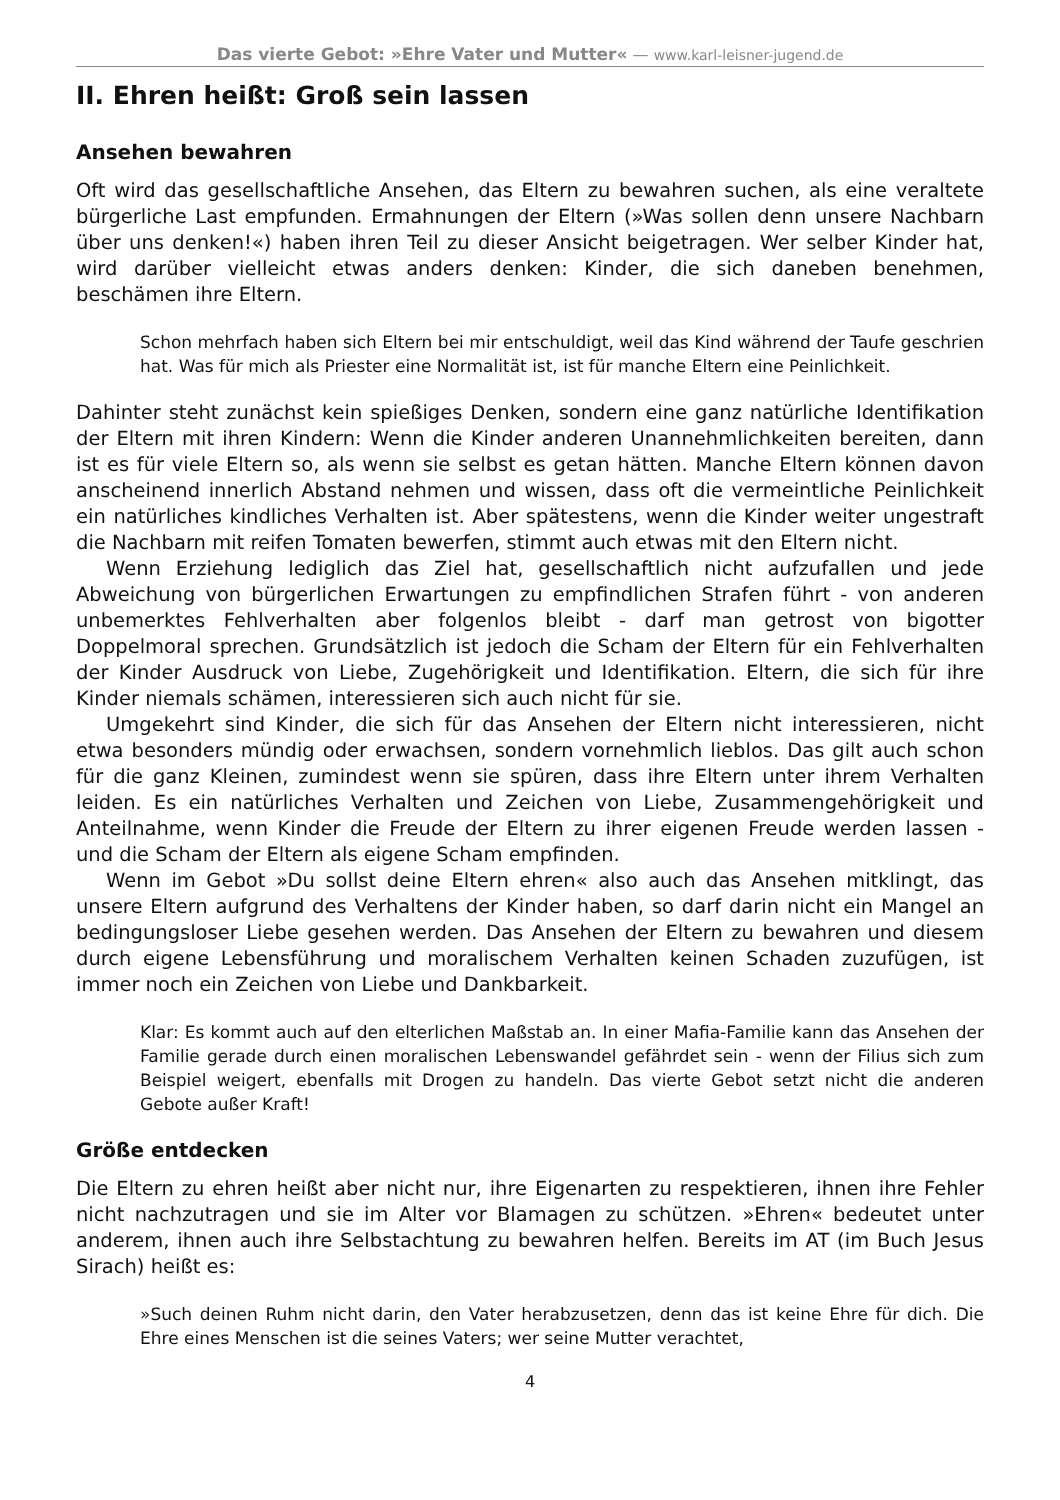Das vierte Gebot: »Ehre Vater und Mutter« — www.karl-leisner-jugend.de
II. Ehren heißt: Groß sein lassen
Ansehen bewahren
Oft wird das gesellschaftliche Ansehen, das Eltern zu bewahren suchen, als eine veraltete bürgerliche Last empfunden. Ermahnungen der Eltern (»Was sollen denn unsere Nachbarn über uns denken!«) haben ihren Teil zu dieser Ansicht beigetragen. Wer selber Kinder hat, wird darüber vielleicht etwas anders denken: Kinder, die sich daneben benehmen, beschämen ihre Eltern.
Schon mehrfach haben sich Eltern bei mir entschuldigt, weil das Kind während der Taufe geschrien hat. Was für mich als Priester eine Normalität ist, ist für manche Eltern eine Peinlichkeit.
Dahinter steht zunächst kein spießiges Denken, sondern eine ganz natürliche Identifikation der Eltern mit ihren Kindern: Wenn die Kinder anderen Unannehmlichkeiten bereiten, dann ist es für viele Eltern so, als wenn sie selbst es getan hätten. Manche Eltern können davon anscheinend innerlich Abstand nehmen und wissen, dass oft die vermeintliche Peinlichkeit ein natürliches kindliches Verhalten ist. Aber spätestens, wenn die Kinder weiter ungestraft die Nachbarn mit reifen Tomaten bewerfen, stimmt auch etwas mit den Eltern nicht.
Wenn Erziehung lediglich das Ziel hat, gesellschaftlich nicht aufzufallen und jede Abweichung von bürgerlichen Erwartungen zu empfindlichen Strafen führt - von anderen unbemerktes Fehlverhalten aber folgenlos bleibt - darf man getrost von bigotter Doppelmoral sprechen. Grundsätzlich ist jedoch die Scham der Eltern für ein Fehlverhalten der Kinder Ausdruck von Liebe, Zugehörigkeit und Identifikation. Eltern, die sich für ihre Kinder niemals schämen, interessieren sich auch nicht für sie.
Umgekehrt sind Kinder, die sich für das Ansehen der Eltern nicht interessieren, nicht etwa besonders mündig oder erwachsen, sondern vornehmlich lieblos. Das gilt auch schon für die ganz Kleinen, zumindest wenn sie spüren, dass ihre Eltern unter ihrem Verhalten leiden. Es ein natürliches Verhalten und Zeichen von Liebe, Zusammengehörigkeit und Anteilnahme, wenn Kinder die Freude der Eltern zu ihrer eigenen Freude werden lassen - und die Scham der Eltern als eigene Scham empfinden.
Wenn im Gebot »Du sollst deine Eltern ehren« also auch das Ansehen mitklingt, das unsere Eltern aufgrund des Verhaltens der Kinder haben, so darf darin nicht ein Mangel an bedingungsloser Liebe gesehen werden. Das Ansehen der Eltern zu bewahren und diesem durch eigene Lebensführung und moralischem Verhalten keinen Schaden zuzufügen, ist immer noch ein Zeichen von Liebe und Dankbarkeit.
Klar: Es kommt auch auf den elterlichen Maßstab an. In einer Mafia-Familie kann das Ansehen der Familie gerade durch einen moralischen Lebenswandel gefährdet sein - wenn der Filius sich zum Beispiel weigert, ebenfalls mit Drogen zu handeln. Das vierte Gebot setzt nicht die anderen Gebote außer Kraft!
Größe entdecken
Die Eltern zu ehren heißt aber nicht nur, ihre Eigenarten zu respektieren, ihnen ihre Fehler nicht nachzutragen und sie im Alter vor Blamagen zu schützen. »Ehren« bedeutet unter anderem, ihnen auch ihre Selbstachtung zu bewahren helfen. Bereits im AT (im Buch Jesus Sirach) heißt es:
»Such deinen Ruhm nicht darin, den Vater herabzusetzen, denn das ist keine Ehre für dich. Die Ehre eines Menschen ist die seines Vaters; wer seine Mutter verachtet,
4